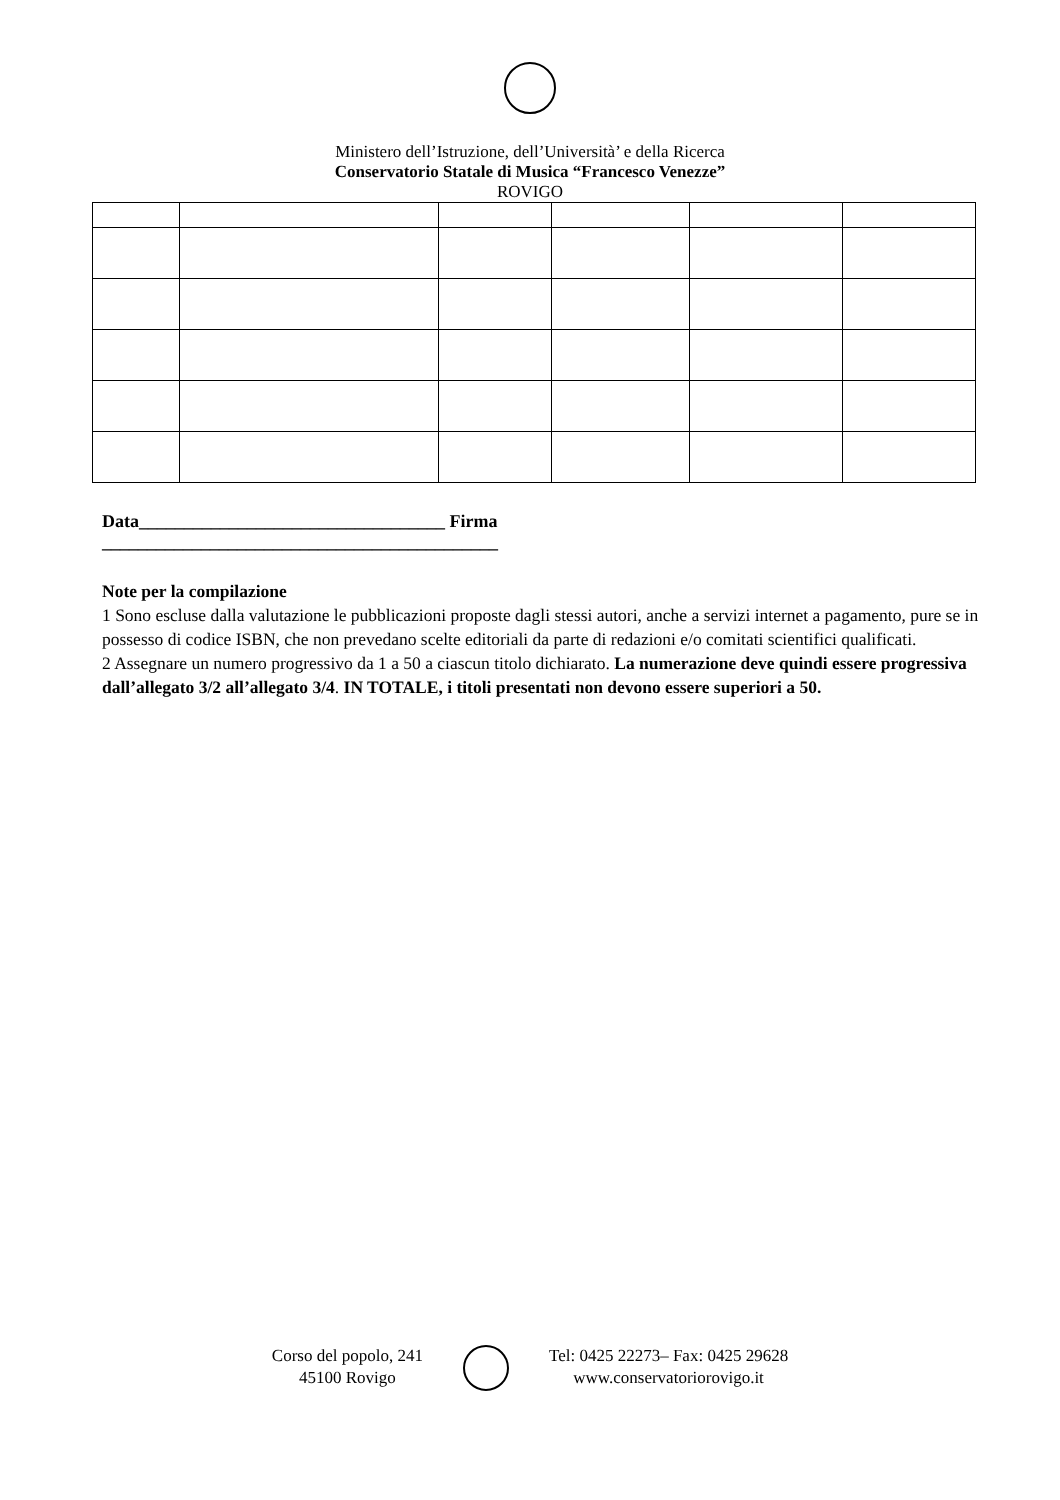Ministero dell’Istruzione, dell’Università’ e della Ricerca
Conservatorio Statale di Musica “Francesco Venezze”
ROVIGO
Data__________________________________ Firma
____________________________________________
Note per la compilazione
1 Sono escluse dalla valutazione le pubblicazioni proposte dagli stessi autori, anche a servizi internet a pagamento, pure se in possesso di codice ISBN, che non prevedano scelte editoriali da parte di redazioni e/o comitati scientifici qualificati.
2 Assegnare un numero progressivo da 1 a 50 a ciascun titolo dichiarato. La numerazione deve quindi essere progressiva dall’allegato 3/2 all’allegato 3/4. IN TOTALE, i titoli presentati non devono essere superiori a 50.
Corso del popolo, 241
45100 Rovigo
Tel: 0425 22273– Fax: 0425 29628
www.conservatoriorovigo.it